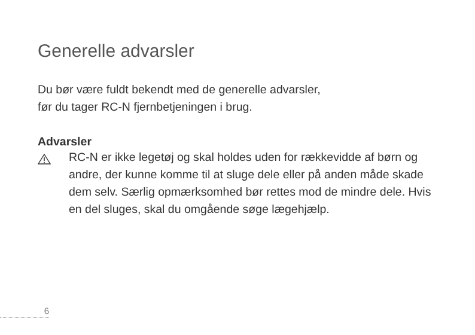Generelle advarsler
Du bør være fuldt bekendt med de generelle advarsler,
før du tager RC-N fjernbetjeningen i brug.
Advarsler
RC-N er ikke legetøj og skal holdes uden for rækkevidde af børn og andre, der kunne komme til at sluge dele eller på anden måde skade dem selv. Særlig opmærksomhed bør rettes mod de mindre dele. Hvis en del sluges, skal du omgående søge lægehjælp.
6